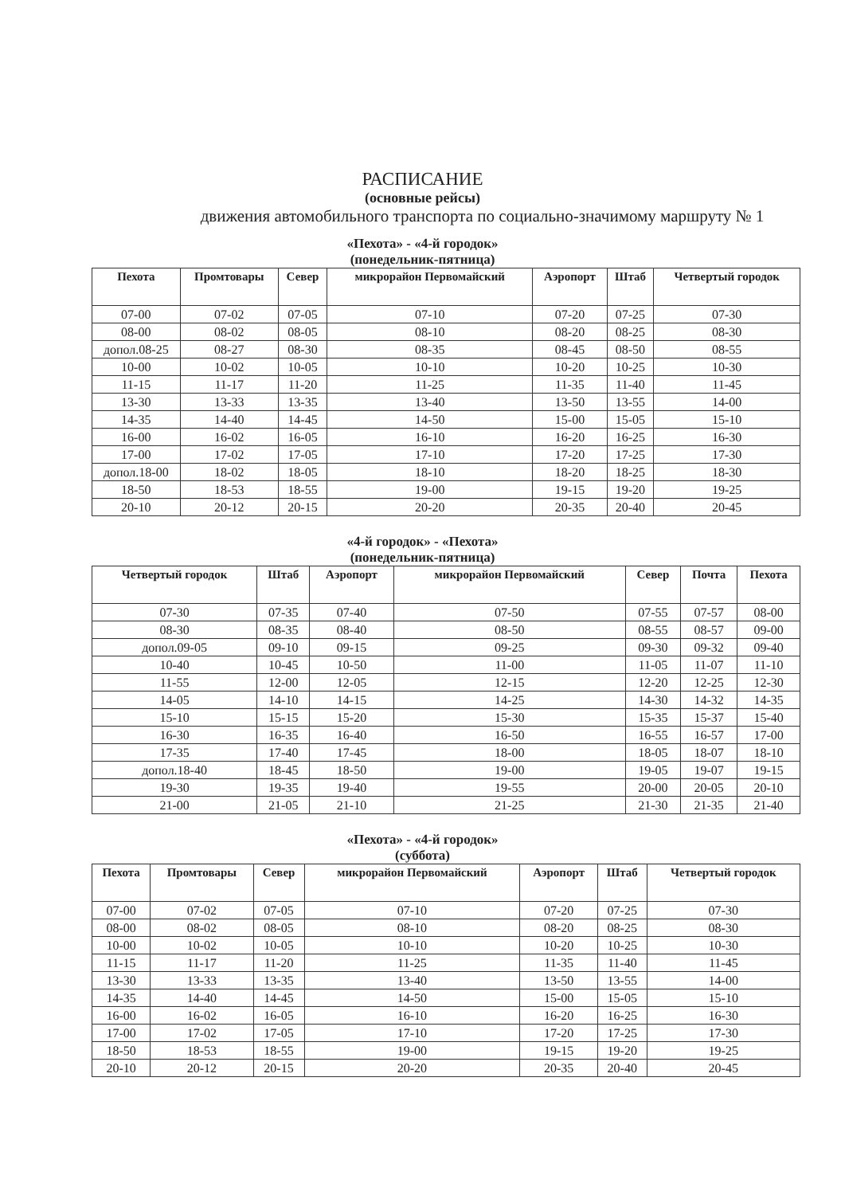РАСПИСАНИЕ
(основные рейсы)
движения автомобильного транспорта по социально-значимому маршруту № 1
«Пехота» - «4-й городок»
(понедельник-пятница)
| Пехота | Промтовары | Север | микрорайон Первомайский | Аэропорт | Штаб | Четвертый городок |
| --- | --- | --- | --- | --- | --- | --- |
| 07-00 | 07-02 | 07-05 | 07-10 | 07-20 | 07-25 | 07-30 |
| 08-00 | 08-02 | 08-05 | 08-10 | 08-20 | 08-25 | 08-30 |
| допол.08-25 | 08-27 | 08-30 | 08-35 | 08-45 | 08-50 | 08-55 |
| 10-00 | 10-02 | 10-05 | 10-10 | 10-20 | 10-25 | 10-30 |
| 11-15 | 11-17 | 11-20 | 11-25 | 11-35 | 11-40 | 11-45 |
| 13-30 | 13-33 | 13-35 | 13-40 | 13-50 | 13-55 | 14-00 |
| 14-35 | 14-40 | 14-45 | 14-50 | 15-00 | 15-05 | 15-10 |
| 16-00 | 16-02 | 16-05 | 16-10 | 16-20 | 16-25 | 16-30 |
| 17-00 | 17-02 | 17-05 | 17-10 | 17-20 | 17-25 | 17-30 |
| допол.18-00 | 18-02 | 18-05 | 18-10 | 18-20 | 18-25 | 18-30 |
| 18-50 | 18-53 | 18-55 | 19-00 | 19-15 | 19-20 | 19-25 |
| 20-10 | 20-12 | 20-15 | 20-20 | 20-35 | 20-40 | 20-45 |
«4-й городок» - «Пехота»
(понедельник-пятница)
| Четвертый городок | Штаб | Аэропорт | микрорайон Первомайский | Север | Почта | Пехота |
| --- | --- | --- | --- | --- | --- | --- |
| 07-30 | 07-35 | 07-40 | 07-50 | 07-55 | 07-57 | 08-00 |
| 08-30 | 08-35 | 08-40 | 08-50 | 08-55 | 08-57 | 09-00 |
| допол.09-05 | 09-10 | 09-15 | 09-25 | 09-30 | 09-32 | 09-40 |
| 10-40 | 10-45 | 10-50 | 11-00 | 11-05 | 11-07 | 11-10 |
| 11-55 | 12-00 | 12-05 | 12-15 | 12-20 | 12-25 | 12-30 |
| 14-05 | 14-10 | 14-15 | 14-25 | 14-30 | 14-32 | 14-35 |
| 15-10 | 15-15 | 15-20 | 15-30 | 15-35 | 15-37 | 15-40 |
| 16-30 | 16-35 | 16-40 | 16-50 | 16-55 | 16-57 | 17-00 |
| 17-35 | 17-40 | 17-45 | 18-00 | 18-05 | 18-07 | 18-10 |
| допол.18-40 | 18-45 | 18-50 | 19-00 | 19-05 | 19-07 | 19-15 |
| 19-30 | 19-35 | 19-40 | 19-55 | 20-00 | 20-05 | 20-10 |
| 21-00 | 21-05 | 21-10 | 21-25 | 21-30 | 21-35 | 21-40 |
«Пехота» - «4-й городок»
(суббота)
| Пехота | Промтовары | Север | микрорайон Первомайский | Аэропорт | Штаб | Четвертый городок |
| --- | --- | --- | --- | --- | --- | --- |
| 07-00 | 07-02 | 07-05 | 07-10 | 07-20 | 07-25 | 07-30 |
| 08-00 | 08-02 | 08-05 | 08-10 | 08-20 | 08-25 | 08-30 |
| 10-00 | 10-02 | 10-05 | 10-10 | 10-20 | 10-25 | 10-30 |
| 11-15 | 11-17 | 11-20 | 11-25 | 11-35 | 11-40 | 11-45 |
| 13-30 | 13-33 | 13-35 | 13-40 | 13-50 | 13-55 | 14-00 |
| 14-35 | 14-40 | 14-45 | 14-50 | 15-00 | 15-05 | 15-10 |
| 16-00 | 16-02 | 16-05 | 16-10 | 16-20 | 16-25 | 16-30 |
| 17-00 | 17-02 | 17-05 | 17-10 | 17-20 | 17-25 | 17-30 |
| 18-50 | 18-53 | 18-55 | 19-00 | 19-15 | 19-20 | 19-25 |
| 20-10 | 20-12 | 20-15 | 20-20 | 20-35 | 20-40 | 20-45 |